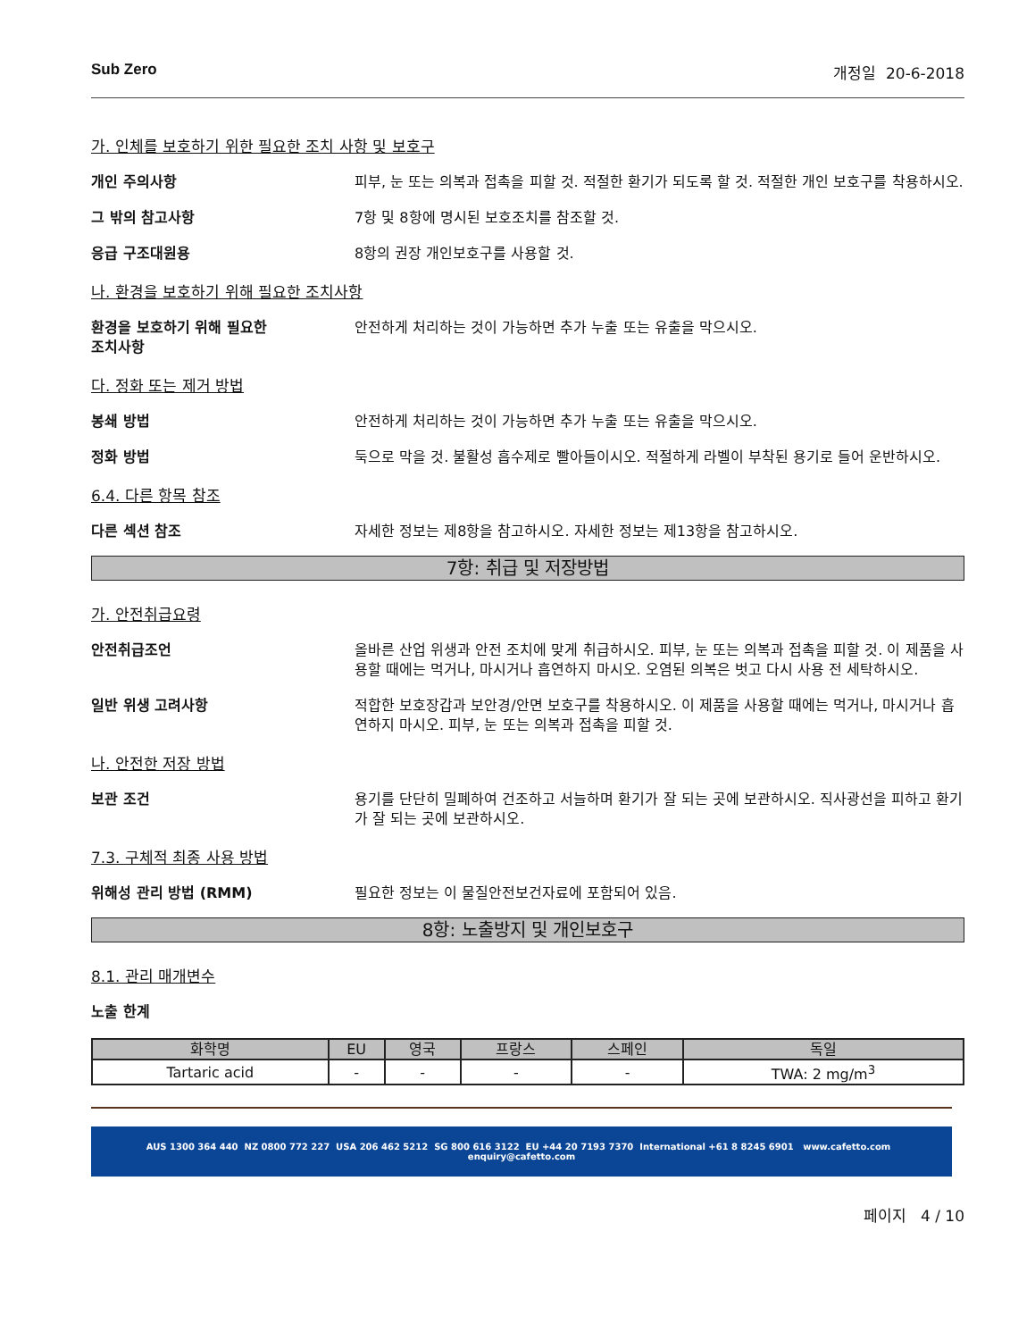Sub Zero 개정일 20-6-2018
가. 인체를 보호하기 위한 필요한 조치 사항 및 보호구
개인 주의사항 피부, 눈 또는 의복과 접촉을 피할 것. 적절한 환기가 되도록 할 것. 적절한 개인 보호구를 착용하시오.
그 밖의 참고사항 7항 및 8항에 명시된 보호조치를 참조할 것.
응급 구조대원용 8항의 권장 개인보호구를 사용할 것.
나. 환경을 보호하기 위해 필요한 조치사항
환경을 보호하기 위해 필요한
조치사항
안전하게 처리하는 것이 가능하면 추가 누출 또는 유출을 막으시오.
다. 정화 또는 제거 방법
봉쇄 방법 안전하게 처리하는 것이 가능하면 추가 누출 또는 유출을 막으시오.
정화 방법 둑으로 막을 것. 불활성 흡수제로 빨아들이시오. 적절하게 라벨이 부착된 용기로 들어 운반하시오.
6.4. 다른 항목 참조
다른 섹션 참조 자세한 정보는 제8항을 참고하시오. 자세한 정보는 제13항을 참고하시오.
7항: 취급 및 저장방법
가. 안전취급요령
안전취급조언 올바른 산업 위생과 안전 조치에 맞게 취급하시오. 피부, 눈 또는 의복과 접촉을 피할 것. 이 제품을 사용할 때에는 먹거나, 마시거나 흡연하지 마시오. 오염된 의복은 벗고 다시 사용 전 세탁하시오.
일반 위생 고려사항 적합한 보호장갑과 보안경/안면 보호구를 착용하시오. 이 제품을 사용할 때에는 먹거나, 마시거나 흡연하지 마시오. 피부, 눈 또는 의복과 접촉을 피할 것.
나. 안전한 저장 방법
보관 조건 용기를 단단히 밀폐하여 건조하고 서늘하며 환기가 잘 되는 곳에 보관하시오. 직사광선을 피하고 환기가 잘 되는 곳에 보관하시오.
7.3. 구체적 최종 사용 방법
위해성 관리 방법 (RMM) 필요한 정보는 이 물질안전보건자료에 포함되어 있음.
8항: 노출방지 및 개인보호구
8.1. 관리 매개변수
노출 한계
| 화학명 | EU | 영국 | 프랑스 | 스페인 | 독일 |
| --- | --- | --- | --- | --- | --- |
| Tartaric acid | - | - | - | - | TWA: 2 mg/m<sup>3</sup> |
AUS 1300 364 440 NZ 0800 772 227 USA 206 462 5212 SG 800 616 3122 EU +44 20 7193 7370 International +61 8 8245 6901 www.cafetto.com enquiry@cafetto.com
페이지 4 / 10